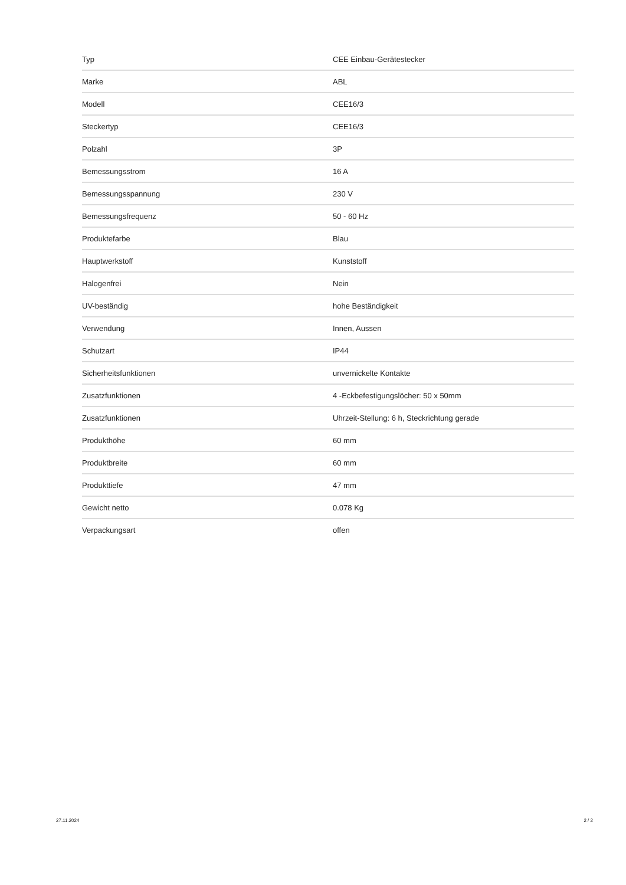| Typ | CEE Einbau-Gerätestecker |
| Marke | ABL |
| Modell | CEE16/3 |
| Steckertyp | CEE16/3 |
| Polzahl | 3P |
| Bemessungsstrom | 16 A |
| Bemessungsspannung | 230 V |
| Bemessungsfrequenz | 50 - 60 Hz |
| Produktefarbe | Blau |
| Hauptwerkstoff | Kunststoff |
| Halogenfrei | Nein |
| UV-beständig | hohe Beständigkeit |
| Verwendung | Innen, Aussen |
| Schutzart | IP44 |
| Sicherheitsfunktionen | unvernickelte Kontakte |
| Zusatzfunktionen | 4 -Eckbefestigungslöcher: 50 x 50mm |
| Zusatzfunktionen | Uhrzeit-Stellung: 6 h, Steckrichtung gerade |
| Produkthöhe | 60 mm |
| Produktbreite | 60 mm |
| Produkttiefe | 47 mm |
| Gewicht netto | 0.078 Kg |
| Verpackungsart | offen |
27.11.2024 2 / 2